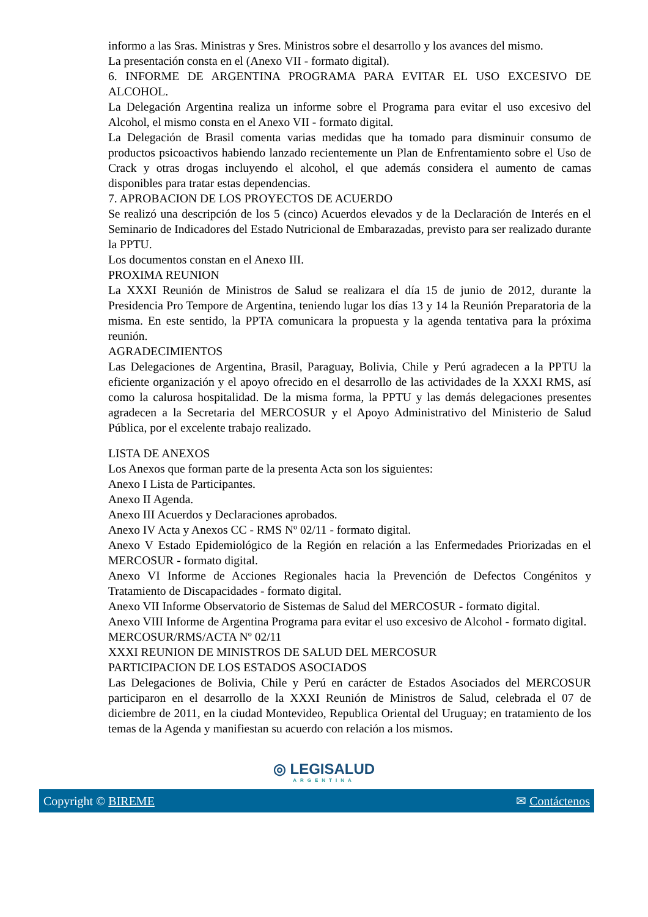informo a las Sras. Ministras y Sres. Ministros sobre el desarrollo y los avances del mismo.
La presentación consta en el (Anexo VII - formato digital).
6. INFORME DE ARGENTINA PROGRAMA PARA EVITAR EL USO EXCESIVO DE ALCOHOL.
La Delegación Argentina realiza un informe sobre el Programa para evitar el uso excesivo del Alcohol, el mismo consta en el Anexo VII - formato digital.
La Delegación de Brasil comenta varias medidas que ha tomado para disminuir consumo de productos psicoactivos habiendo lanzado recientemente un Plan de Enfrentamiento sobre el Uso de Crack y otras drogas incluyendo el alcohol, el que además considera el aumento de camas disponibles para tratar estas dependencias.
7. APROBACION DE LOS PROYECTOS DE ACUERDO
Se realizó una descripción de los 5 (cinco) Acuerdos elevados y de la Declaración de Interés en el Seminario de Indicadores del Estado Nutricional de Embarazadas, previsto para ser realizado durante la PPTU.
Los documentos constan en el Anexo III.
PROXIMA REUNION
La XXXI Reunión de Ministros de Salud se realizara el día 15 de junio de 2012, durante la Presidencia Pro Tempore de Argentina, teniendo lugar los días 13 y 14 la Reunión Preparatoria de la misma. En este sentido, la PPTA comunicara la propuesta y la agenda tentativa para la próxima reunión.
AGRADECIMIENTOS
Las Delegaciones de Argentina, Brasil, Paraguay, Bolivia, Chile y Perú agradecen a la PPTU la eficiente organización y el apoyo ofrecido en el desarrollo de las actividades de la XXXI RMS, así como la calurosa hospitalidad. De la misma forma, la PPTU y las demás delegaciones presentes agradecen a la Secretaria del MERCOSUR y el Apoyo Administrativo del Ministerio de Salud Pública, por el excelente trabajo realizado.
LISTA DE ANEXOS
Los Anexos que forman parte de la presenta Acta son los siguientes:
Anexo I Lista de Participantes.
Anexo II Agenda.
Anexo III Acuerdos y Declaraciones aprobados.
Anexo IV Acta y Anexos CC - RMS Nº 02/11 - formato digital.
Anexo V Estado Epidemiológico de la Región en relación a las Enfermedades Priorizadas en el MERCOSUR - formato digital.
Anexo VI Informe de Acciones Regionales hacia la Prevención de Defectos Congénitos y Tratamiento de Discapacidades - formato digital.
Anexo VII Informe Observatorio de Sistemas de Salud del MERCOSUR - formato digital.
Anexo VIII Informe de Argentina Programa para evitar el uso excesivo de Alcohol - formato digital.
MERCOSUR/RMS/ACTA Nº 02/11
XXXI REUNION DE MINISTROS DE SALUD DEL MERCOSUR
PARTICIPACION DE LOS ESTADOS ASOCIADOS
Las Delegaciones de Bolivia, Chile y Perú en carácter de Estados Asociados del MERCOSUR participaron en el desarrollo de la XXXI Reunión de Ministros de Salud, celebrada el 07 de diciembre de 2011, en la ciudad Montevideo, Republica Oriental del Uruguay; en tratamiento de los temas de la Agenda y manifiestan su acuerdo con relación a los mismos.
◎ LEGISALUD
ARGENTINA
Copyright © BIREME ✉ Contáctenos